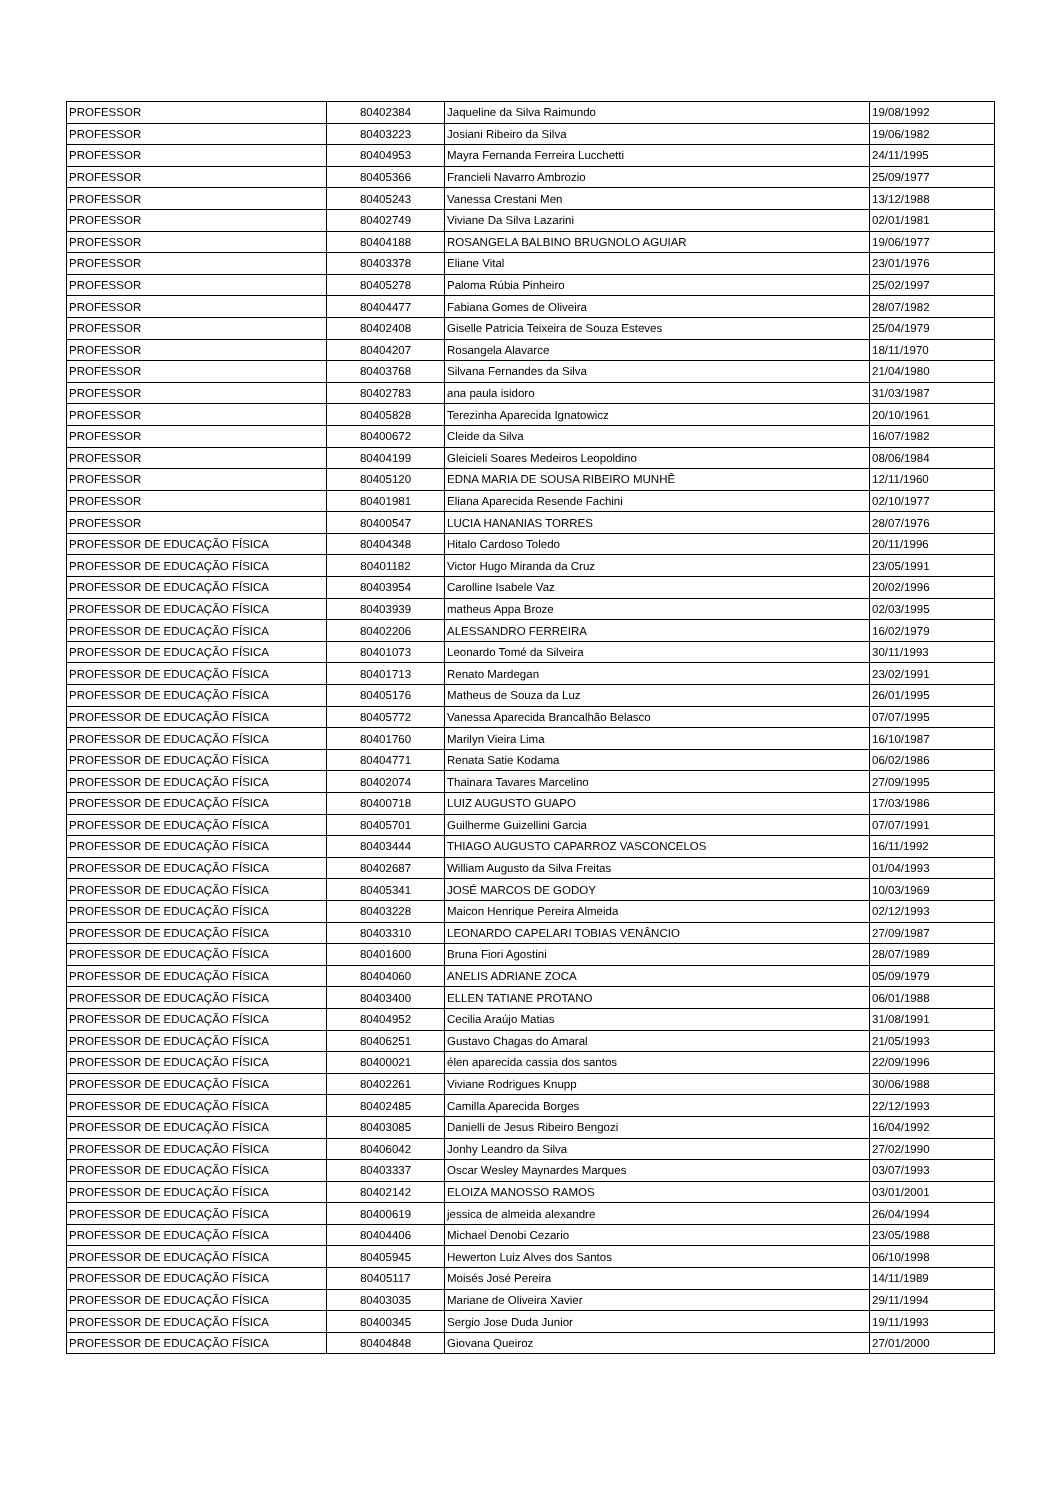| PROFESSOR | 80402384 | Jaqueline da Silva Raimundo | 19/08/1992 |
| PROFESSOR | 80403223 | Josiani Ribeiro da Silva | 19/06/1982 |
| PROFESSOR | 80404953 | Mayra Fernanda Ferreira Lucchetti | 24/11/1995 |
| PROFESSOR | 80405366 | Francieli Navarro Ambrozio | 25/09/1977 |
| PROFESSOR | 80405243 | Vanessa Crestani Men | 13/12/1988 |
| PROFESSOR | 80402749 | Viviane Da Silva Lazarini | 02/01/1981 |
| PROFESSOR | 80404188 | ROSANGELA BALBINO BRUGNOLO AGUIAR | 19/06/1977 |
| PROFESSOR | 80403378 | Eliane Vital | 23/01/1976 |
| PROFESSOR | 80405278 | Paloma Rúbia Pinheiro | 25/02/1997 |
| PROFESSOR | 80404477 | Fabiana Gomes de Oliveira | 28/07/1982 |
| PROFESSOR | 80402408 | Giselle Patricia Teixeira de Souza Esteves | 25/04/1979 |
| PROFESSOR | 80404207 | Rosangela Alavarce | 18/11/1970 |
| PROFESSOR | 80403768 | Silvana Fernandes da Silva | 21/04/1980 |
| PROFESSOR | 80402783 | ana paula isidoro | 31/03/1987 |
| PROFESSOR | 80405828 | Terezinha Aparecida Ignatowicz | 20/10/1961 |
| PROFESSOR | 80400672 | Cleide da Silva | 16/07/1982 |
| PROFESSOR | 80404199 | Gleicieli Soares Medeiros Leopoldino | 08/06/1984 |
| PROFESSOR | 80405120 | EDNA MARIA DE SOUSA RIBEIRO MUNHÊ | 12/11/1960 |
| PROFESSOR | 80401981 | Eliana Aparecida Resende Fachini | 02/10/1977 |
| PROFESSOR | 80400547 | LUCIA HANANIAS TORRES | 28/07/1976 |
| PROFESSOR DE EDUCAÇÃO FÍSICA | 80404348 | Hitalo Cardoso Toledo | 20/11/1996 |
| PROFESSOR DE EDUCAÇÃO FÍSICA | 80401182 | Victor Hugo Miranda da Cruz | 23/05/1991 |
| PROFESSOR DE EDUCAÇÃO FÍSICA | 80403954 | Carolline Isabele Vaz | 20/02/1996 |
| PROFESSOR DE EDUCAÇÃO FÍSICA | 80403939 | matheus Appa Broze | 02/03/1995 |
| PROFESSOR DE EDUCAÇÃO FÍSICA | 80402206 | ALESSANDRO FERREIRA | 16/02/1979 |
| PROFESSOR DE EDUCAÇÃO FÍSICA | 80401073 | Leonardo Tomé da Silveira | 30/11/1993 |
| PROFESSOR DE EDUCAÇÃO FÍSICA | 80401713 | Renato Mardegan | 23/02/1991 |
| PROFESSOR DE EDUCAÇÃO FÍSICA | 80405176 | Matheus de Souza da Luz | 26/01/1995 |
| PROFESSOR DE EDUCAÇÃO FÍSICA | 80405772 | Vanessa Aparecida Brancalhão Belasco | 07/07/1995 |
| PROFESSOR DE EDUCAÇÃO FÍSICA | 80401760 | Marilyn Vieira Lima | 16/10/1987 |
| PROFESSOR DE EDUCAÇÃO FÍSICA | 80404771 | Renata Satie Kodama | 06/02/1986 |
| PROFESSOR DE EDUCAÇÃO FÍSICA | 80402074 | Thainara Tavares Marcelino | 27/09/1995 |
| PROFESSOR DE EDUCAÇÃO FÍSICA | 80400718 | LUIZ AUGUSTO GUAPO | 17/03/1986 |
| PROFESSOR DE EDUCAÇÃO FÍSICA | 80405701 | Guilherme Guizellini Garcia | 07/07/1991 |
| PROFESSOR DE EDUCAÇÃO FÍSICA | 80403444 | THIAGO AUGUSTO CAPARROZ VASCONCELOS | 16/11/1992 |
| PROFESSOR DE EDUCAÇÃO FÍSICA | 80402687 | William Augusto da Silva Freitas | 01/04/1993 |
| PROFESSOR DE EDUCAÇÃO FÍSICA | 80405341 | JOSÉ MARCOS DE GODOY | 10/03/1969 |
| PROFESSOR DE EDUCAÇÃO FÍSICA | 80403228 | Maicon Henrique Pereira Almeida | 02/12/1993 |
| PROFESSOR DE EDUCAÇÃO FÍSICA | 80403310 | LEONARDO CAPELARI TOBIAS VENÂNCIO | 27/09/1987 |
| PROFESSOR DE EDUCAÇÃO FÍSICA | 80401600 | Bruna Fiori Agostini | 28/07/1989 |
| PROFESSOR DE EDUCAÇÃO FÍSICA | 80404060 | ANELIS ADRIANE ZOCA | 05/09/1979 |
| PROFESSOR DE EDUCAÇÃO FÍSICA | 80403400 | ELLEN TATIANE PROTANO | 06/01/1988 |
| PROFESSOR DE EDUCAÇÃO FÍSICA | 80404952 | Cecilia Araújo Matias | 31/08/1991 |
| PROFESSOR DE EDUCAÇÃO FÍSICA | 80406251 | Gustavo Chagas do Amaral | 21/05/1993 |
| PROFESSOR DE EDUCAÇÃO FÍSICA | 80400021 | élen aparecida cassia dos santos | 22/09/1996 |
| PROFESSOR DE EDUCAÇÃO FÍSICA | 80402261 | Viviane Rodrigues Knupp | 30/06/1988 |
| PROFESSOR DE EDUCAÇÃO FÍSICA | 80402485 | Camilla Aparecida Borges | 22/12/1993 |
| PROFESSOR DE EDUCAÇÃO FÍSICA | 80403085 | Danielli de Jesus Ribeiro Bengozi | 16/04/1992 |
| PROFESSOR DE EDUCAÇÃO FÍSICA | 80406042 | Jonhy Leandro da Silva | 27/02/1990 |
| PROFESSOR DE EDUCAÇÃO FÍSICA | 80403337 | Oscar Wesley Maynardes Marques | 03/07/1993 |
| PROFESSOR DE EDUCAÇÃO FÍSICA | 80402142 | ELOIZA MANOSSO RAMOS | 03/01/2001 |
| PROFESSOR DE EDUCAÇÃO FÍSICA | 80400619 | jessica de almeida alexandre | 26/04/1994 |
| PROFESSOR DE EDUCAÇÃO FÍSICA | 80404406 | Michael Denobi Cezario | 23/05/1988 |
| PROFESSOR DE EDUCAÇÃO FÍSICA | 80405945 | Hewerton Luiz Alves dos Santos | 06/10/1998 |
| PROFESSOR DE EDUCAÇÃO FÍSICA | 80405117 | Moisés José Pereira | 14/11/1989 |
| PROFESSOR DE EDUCAÇÃO FÍSICA | 80403035 | Mariane de Oliveira Xavier | 29/11/1994 |
| PROFESSOR DE EDUCAÇÃO FÍSICA | 80400345 | Sergio Jose Duda Junior | 19/11/1993 |
| PROFESSOR DE EDUCAÇÃO FÍSICA | 80404848 | Giovana Queiroz | 27/01/2000 |